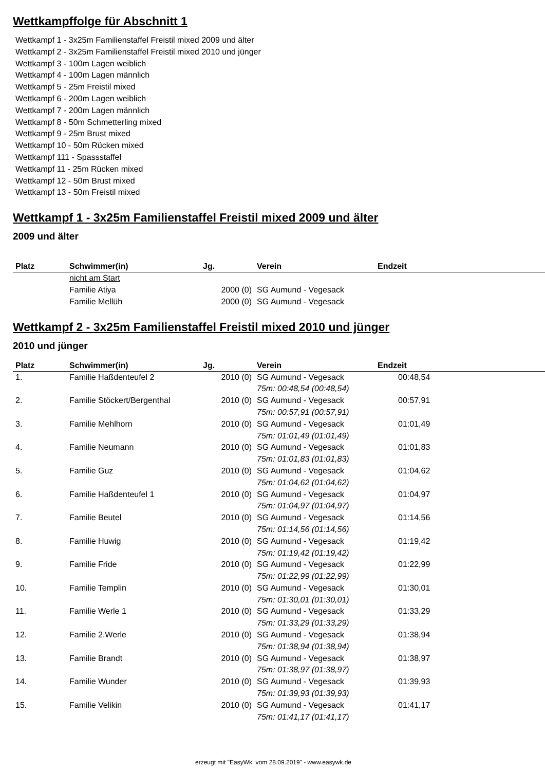Wettkampffolge für Abschnitt 1
Wettkampf 1 - 3x25m Familienstaffel Freistil mixed 2009 und älter
Wettkampf 2 - 3x25m Familienstaffel Freistil mixed 2010 und jünger
Wettkampf 3 - 100m Lagen weiblich
Wettkampf 4 - 100m Lagen männlich
Wettkampf 5 - 25m Freistil mixed
Wettkampf 6 - 200m Lagen weiblich
Wettkampf 7 - 200m Lagen männlich
Wettkampf 8 - 50m Schmetterling mixed
Wettkampf 9 - 25m Brust mixed
Wettkampf 10 - 50m Rücken mixed
Wettkampf 111 - Spassstaffel
Wettkampf 11 - 25m Rücken mixed
Wettkampf 12 - 50m Brust mixed
Wettkampf 13 - 50m Freistil mixed
Wettkampf 1 - 3x25m Familienstaffel Freistil mixed 2009 und älter
2009 und älter
| Platz | Schwimmer(in) | Jg. | Verein | Endzeit |
| --- | --- | --- | --- | --- |
| | nicht am Start | | | |
| | Familie Atiya | 2000 (0) | SG Aumund - Vegesack | |
| | Familie Mellüh | 2000 (0) | SG Aumund - Vegesack | |
Wettkampf 2 - 3x25m Familienstaffel Freistil mixed 2010 und jünger
2010 und jünger
| Platz | Schwimmer(in) | Jg. | Verein | Endzeit |
| --- | --- | --- | --- | --- |
| 1. | Familie Haßdenteufel 2 | 2010 (0) | SG Aumund - Vegesack 75m: 00:48,54 (00:48,54) | 00:48,54 |
| 2. | Familie Stöckert/Bergenthal | 2010 (0) | SG Aumund - Vegesack 75m: 00:57,91 (00:57,91) | 00:57,91 |
| 3. | Familie Mehlhorn | 2010 (0) | SG Aumund - Vegesack 75m: 01:01,49 (01:01,49) | 01:01,49 |
| 4. | Familie Neumann | 2010 (0) | SG Aumund - Vegesack 75m: 01:01,83 (01:01,83) | 01:01,83 |
| 5. | Familie Guz | 2010 (0) | SG Aumund - Vegesack 75m: 01:04,62 (01:04,62) | 01:04,62 |
| 6. | Familie Haßdenteufel 1 | 2010 (0) | SG Aumund - Vegesack 75m: 01:04,97 (01:04,97) | 01:04,97 |
| 7. | Familie Beutel | 2010 (0) | SG Aumund - Vegesack 75m: 01:14,56 (01:14,56) | 01:14,56 |
| 8. | Familie Huwig | 2010 (0) | SG Aumund - Vegesack 75m: 01:19,42 (01:19,42) | 01:19,42 |
| 9. | Familie Fride | 2010 (0) | SG Aumund - Vegesack 75m: 01:22,99 (01:22,99) | 01:22,99 |
| 10. | Familie Templin | 2010 (0) | SG Aumund - Vegesack 75m: 01:30,01 (01:30,01) | 01:30,01 |
| 11. | Familie Werle 1 | 2010 (0) | SG Aumund - Vegesack 75m: 01:33,29 (01:33,29) | 01:33,29 |
| 12. | Familie 2.Werle | 2010 (0) | SG Aumund - Vegesack 75m: 01:38,94 (01:38,94) | 01:38,94 |
| 13. | Familie Brandt | 2010 (0) | SG Aumund - Vegesack 75m: 01:38,97 (01:38,97) | 01:38,97 |
| 14. | Familie Wunder | 2010 (0) | SG Aumund - Vegesack 75m: 01:39,93 (01:39,93) | 01:39,93 |
| 15. | Familie Velikin | 2010 (0) | SG Aumund - Vegesack 75m: 01:41,17 (01:41,17) | 01:41,17 |
erzeugt mit "EasyWk vom 28.09.2019" - www.easywk.de